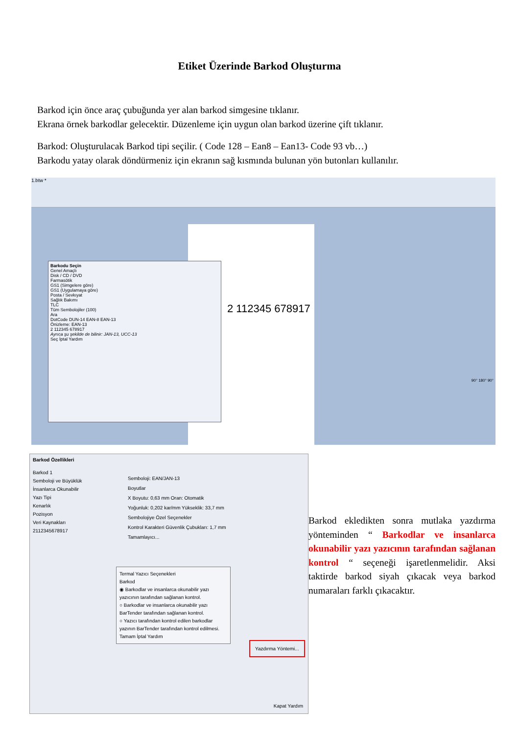Etiket Üzerinde Barkod Oluşturma
Barkod için önce araç çubuğunda yer alan barkod simgesine tıklanır.
Ekrana örnek barkodlar gelecektir. Düzenleme için uygun olan barkod üzerine çift tıklanır.
Barkod: Oluşturulacak Barkod tipi seçilir. ( Code 128 – Ean8 – Ean13- Code 93 vb…)
Barkodu yatay olarak döndürmeniz için ekranın sağ kısmında bulunan yön butonları kullanılır.
1.btw *
2 112345 678917
Barkodu Seçin
Genel Amaçlı
Disk / CD / DVD
Farmasötik
GS1 (Simgelere göre)
GS1 (Uygulamaya göre)
Posta / Sevkıyat
Sağlık Bakımı
TLC
Tüm Sembolojiler (100)
Ara
DotCode DUN-14 EAN-8 EAN-13
Önizleme: EAN-13
2 112345 678917
Ayrıca şu şekilde de bilinir: JAN-13, UCC-13
Seç İptal Yardım
90° 180° 90°
Barkod Özellikleri
Barkod 1
Semboloji ve Büyüklük
İnsanlarca Okunabilir
Yazı Tipi
Kenarlık
Pozisyon
Veri Kaynakları
2112345678917
Semboloji: EAN/JAN-13
Boyutlar
X Boyutu: 0,63 mm Oran: Otomatik
Yoğunluk: 0,202 kar/mm Yükseklik: 33,7 mm
Sembolojiye Özel Seçenekler
Kontrol Karakteri Güvenlik Çubukları: 1,7 mm
Tamamlayıcı...
Termal Yazıcı Seçenekleri
Barkod
◉ Barkodlar ve insanlarca okunabilir yazı yazıcının tarafından sağlanan kontrol.
○ Barkodlar ve insanlarca okunabilir yazı BarTender tarafından sağlanan kontrol.
○ Yazıcı tarafından kontrol edilen barkodlar yazının BarTender tarafından kontrol edilmesi.
Tamam İptal Yardım
Yazdırma Yöntemi...
Kapat Yardım
Barkod ekledikten sonra mutlaka yazdırma yönteminden “ Barkodlar ve insanlarca okunabilir yazı yazıcının tarafından sağlanan kontrol “ seçeneği işaretlenmelidir. Aksi taktirde barkod siyah çıkacak veya barkod numaraları farklı çıkacaktır.